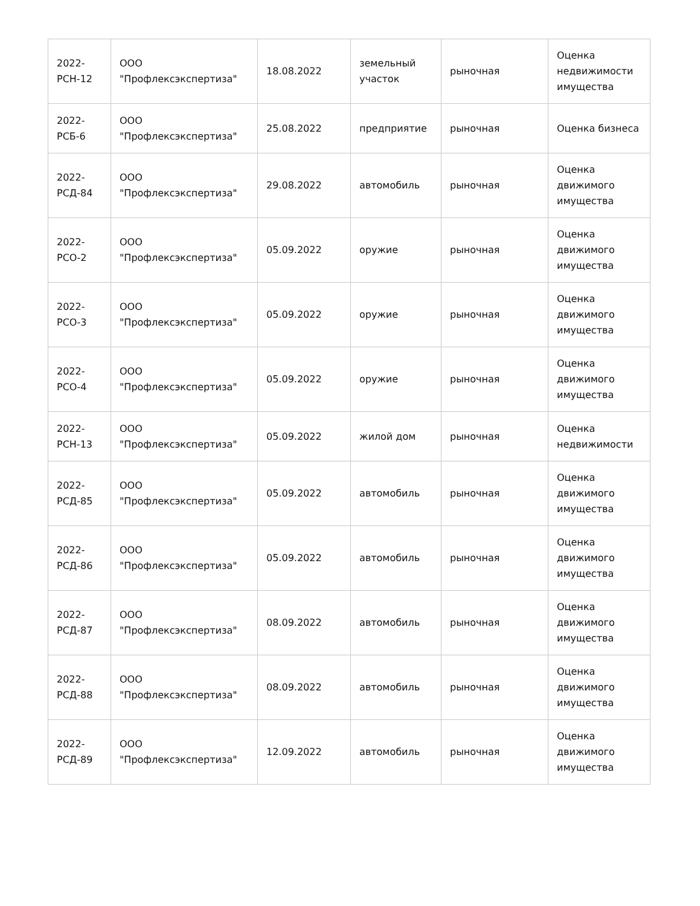| 2022-РСН-12 | ООО "Профлексэкспертиза" | 18.08.2022 | земельный участок | рыночная | Оценка недвижимости имущества |
| 2022-РСБ-6 | ООО "Профлексэкспертиза" | 25.08.2022 | предприятие | рыночная | Оценка бизнеса |
| 2022-РСД-84 | ООО "Профлексэкспертиза" | 29.08.2022 | автомобиль | рыночная | Оценка движимого имущества |
| 2022-РСО-2 | ООО "Профлексэкспертиза" | 05.09.2022 | оружие | рыночная | Оценка движимого имущества |
| 2022-РСО-3 | ООО "Профлексэкспертиза" | 05.09.2022 | оружие | рыночная | Оценка движимого имущества |
| 2022-РСО-4 | ООО "Профлексэкспертиза" | 05.09.2022 | оружие | рыночная | Оценка движимого имущества |
| 2022-РСН-13 | ООО "Профлексэкспертиза" | 05.09.2022 | жилой дом | рыночная | Оценка недвижимости |
| 2022-РСД-85 | ООО "Профлексэкспертиза" | 05.09.2022 | автомобиль | рыночная | Оценка движимого имущества |
| 2022-РСД-86 | ООО "Профлексэкспертиза" | 05.09.2022 | автомобиль | рыночная | Оценка движимого имущества |
| 2022-РСД-87 | ООО "Профлексэкспертиза" | 08.09.2022 | автомобиль | рыночная | Оценка движимого имущества |
| 2022-РСД-88 | ООО "Профлексэкспертиза" | 08.09.2022 | автомобиль | рыночная | Оценка движимого имущества |
| 2022-РСД-89 | ООО "Профлексэкспертиза" | 12.09.2022 | автомобиль | рыночная | Оценка движимого имущества |